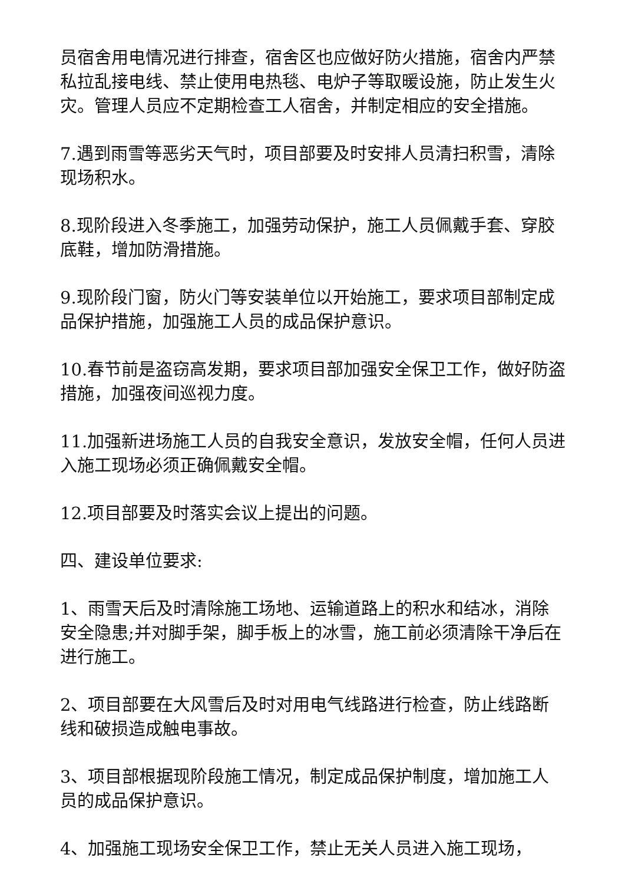员宿舍用电情况进行排查，宿舍区也应做好防火措施，宿舍内严禁私拉乱接电线、禁止使用电热毯、电炉子等取暖设施，防止发生火灾。管理人员应不定期检查工人宿舍，并制定相应的安全措施。
7.遇到雨雪等恶劣天气时，项目部要及时安排人员清扫积雪，清除现场积水。
8.现阶段进入冬季施工，加强劳动保护，施工人员佩戴手套、穿胶底鞋，增加防滑措施。
9.现阶段门窗，防火门等安装单位以开始施工，要求项目部制定成品保护措施，加强施工人员的成品保护意识。
10.春节前是盗窃高发期，要求项目部加强安全保卫工作，做好防盗措施，加强夜间巡视力度。
11.加强新进场施工人员的自我安全意识，发放安全帽，任何人员进入施工现场必须正确佩戴安全帽。
12.项目部要及时落实会议上提出的问题。
四、建设单位要求:
1、雨雪天后及时清除施工场地、运输道路上的积水和结冰，消除安全隐患;并对脚手架，脚手板上的冰雪，施工前必须清除干净后在进行施工。
2、项目部要在大风雪后及时对用电气线路进行检查，防止线路断线和破损造成触电事故。
3、项目部根据现阶段施工情况，制定成品保护制度，增加施工人员的成品保护意识。
4、加强施工现场安全保卫工作，禁止无关人员进入施工现场，